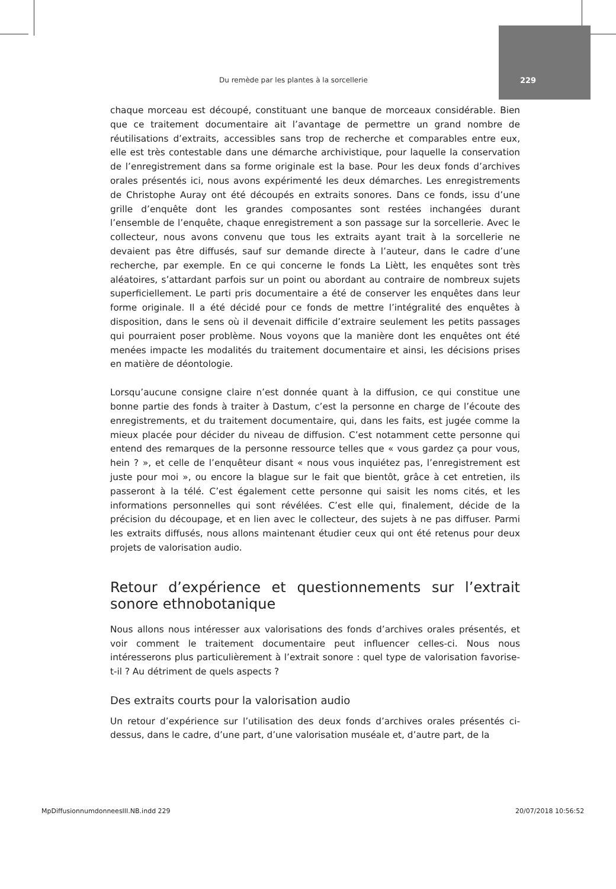Du remède par les plantes à la sorcellerie
229
chaque morceau est découpé, constituant une banque de morceaux considérable. Bien que ce traitement documentaire ait l’avantage de permettre un grand nombre de réutilisations d’extraits, accessibles sans trop de recherche et comparables entre eux, elle est très contestable dans une démarche archivistique, pour laquelle la conservation de l’enregistrement dans sa forme originale est la base. Pour les deux fonds d’archives orales présentés ici, nous avons expérimenté les deux démarches. Les enregistrements de Christophe Auray ont été découpés en extraits sonores. Dans ce fonds, issu d’une grille d’enquête dont les grandes composantes sont restées inchangées durant l’ensemble de l’enquête, chaque enregistrement a son passage sur la sorcellerie. Avec le collecteur, nous avons convenu que tous les extraits ayant trait à la sorcellerie ne devaient pas être diffusés, sauf sur demande directe à l’auteur, dans le cadre d’une recherche, par exemple. En ce qui concerne le fonds La Liètt, les enquêtes sont très aléatoires, s’attardant parfois sur un point ou abordant au contraire de nombreux sujets superficiellement. Le parti pris documentaire a été de conserver les enquêtes dans leur forme originale. Il a été décidé pour ce fonds de mettre l’intégralité des enquêtes à disposition, dans le sens où il devenait difficile d’extraire seulement les petits passages qui pourraient poser problème. Nous voyons que la manière dont les enquêtes ont été menées impacte les modalités du traitement documentaire et ainsi, les décisions prises en matière de déontologie.
Lorsqu’aucune consigne claire n’est donnée quant à la diffusion, ce qui constitue une bonne partie des fonds à traiter à Dastum, c’est la personne en charge de l’écoute des enregistrements, et du traitement documentaire, qui, dans les faits, est jugée comme la mieux placée pour décider du niveau de diffusion. C’est notamment cette personne qui entend des remarques de la personne ressource telles que « vous gardez ça pour vous, hein ? », et celle de l’enquêteur disant « nous vous inquiétez pas, l’enregistrement est juste pour moi », ou encore la blague sur le fait que bientôt, grâce à cet entretien, ils passeront à la télé. C’est également cette personne qui saisit les noms cités, et les informations personnelles qui sont révélées. C’est elle qui, finalement, décide de la précision du découpage, et en lien avec le collecteur, des sujets à ne pas diffuser. Parmi les extraits diffusés, nous allons maintenant étudier ceux qui ont été retenus pour deux projets de valorisation audio.
Retour d’expérience et questionnements sur l’extrait sonore ethnobotanique
Nous allons nous intéresser aux valorisations des fonds d’archives orales présentés, et voir comment le traitement documentaire peut influencer celles-ci. Nous nous intéresserons plus particulièrement à l’extrait sonore : quel type de valorisation favorise-t-il ? Au détriment de quels aspects ?
Des extraits courts pour la valorisation audio
Un retour d’expérience sur l’utilisation des deux fonds d’archives orales présentés ci-dessus, dans le cadre, d’une part, d’une valorisation muséale et, d’autre part, de la
MpDiffusionnumdonneesIII.NB.indd 229
20/07/2018 10:56:52